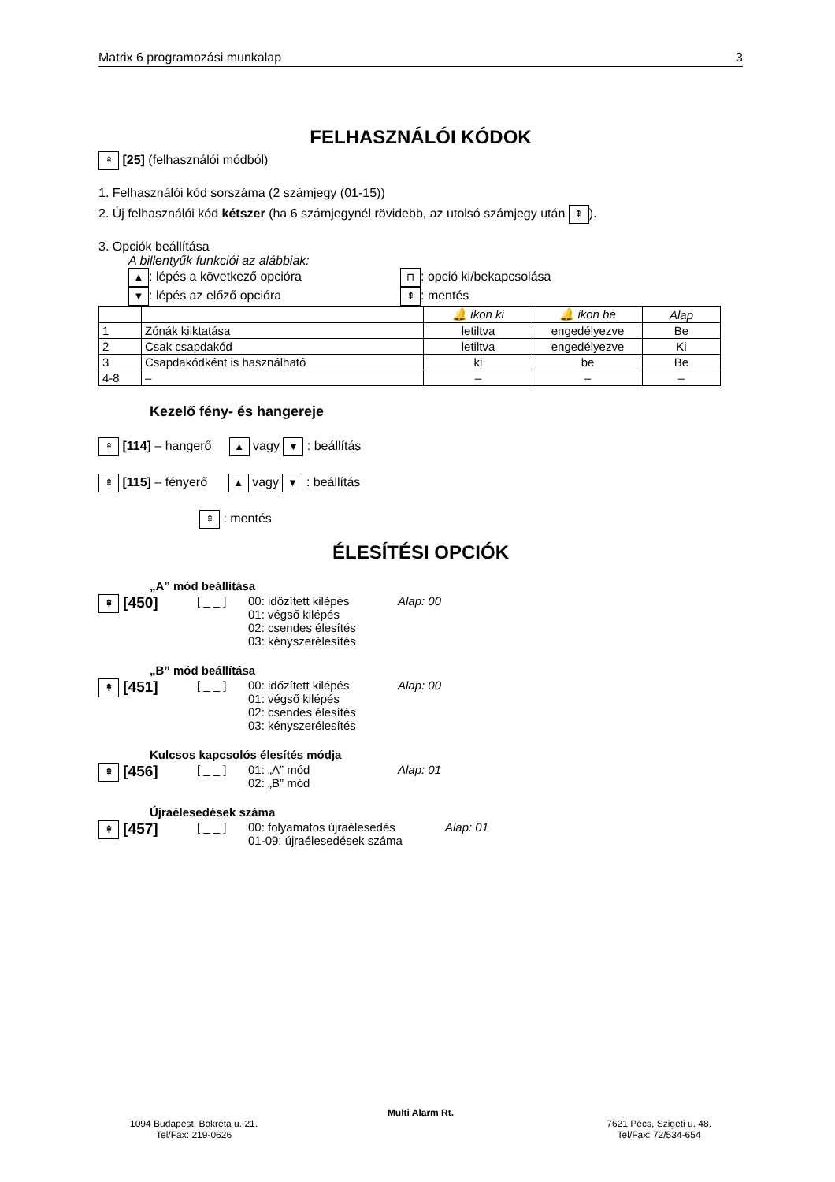Matrix 6 programozási munkalap 3
FELHASZNÁLÓI KÓDOK
⇞ [25] (felhasználói módból)
1. Felhasználói kód sorszáma (2 számjegy (01-15))
2. Új felhasználói kód kétszer (ha 6 számjegynél rövidebb, az utolsó számjegy után ⇞).
3. Opciók beállítása
A billentyűk funkciói az alábbiak:
▲: lépés a következő opcióra ⊓: opció ki/bekapcsolása ▼: lépés az előző opcióra ⇞: mentés
| | | 🔔 ikon ki | 🔔 ikon be | Alap |
| 1 | Zónák kiiktatása | letiltva | engedélyezve | Be |
| 2 | Csak csapdakód | letiltva | engedélyezve | Ki |
| 3 | Csapdakódként is használható | ki | be | Be |
| 4-8 | – | – | – | – |
Kezelő fény- és hangereje
⇞ [114] – hangerő ▲ vagy ▼ : beállítás
⇞ [115] – fényerő ▲ vagy ▼ : beállítás
⇞ : mentés
ÉLESÍTÉSI OPCIÓK
„A” mód beállítása
⇞ [450] [ _ _ ] 00: időzített kilépés
01: végső kilépés
02: csendes élesítés
03: kényszerélesítés Alap: 00
„B” mód beállítása
⇞ [451] [ _ _ ] 00: időzített kilépés
01: végső kilépés
02: csendes élesítés
03: kényszerélesítés Alap: 00
Kulcsos kapcsolós élesítés módja
⇞ [456] [ _ _ ] 01: „A” mód
02: „B” mód Alap: 01
Újraélesedések száma
⇞ [457] [ _ _ ] 00: folyamatos újraélesedés
01-09: újraélesedések száma Alap: 01
Multi Alarm Rt.
1094 Budapest, Bokréta u. 21.
Tel/Fax: 219-0626 7621 Pécs, Szigeti u. 48.
Tel/Fax: 72/534-654